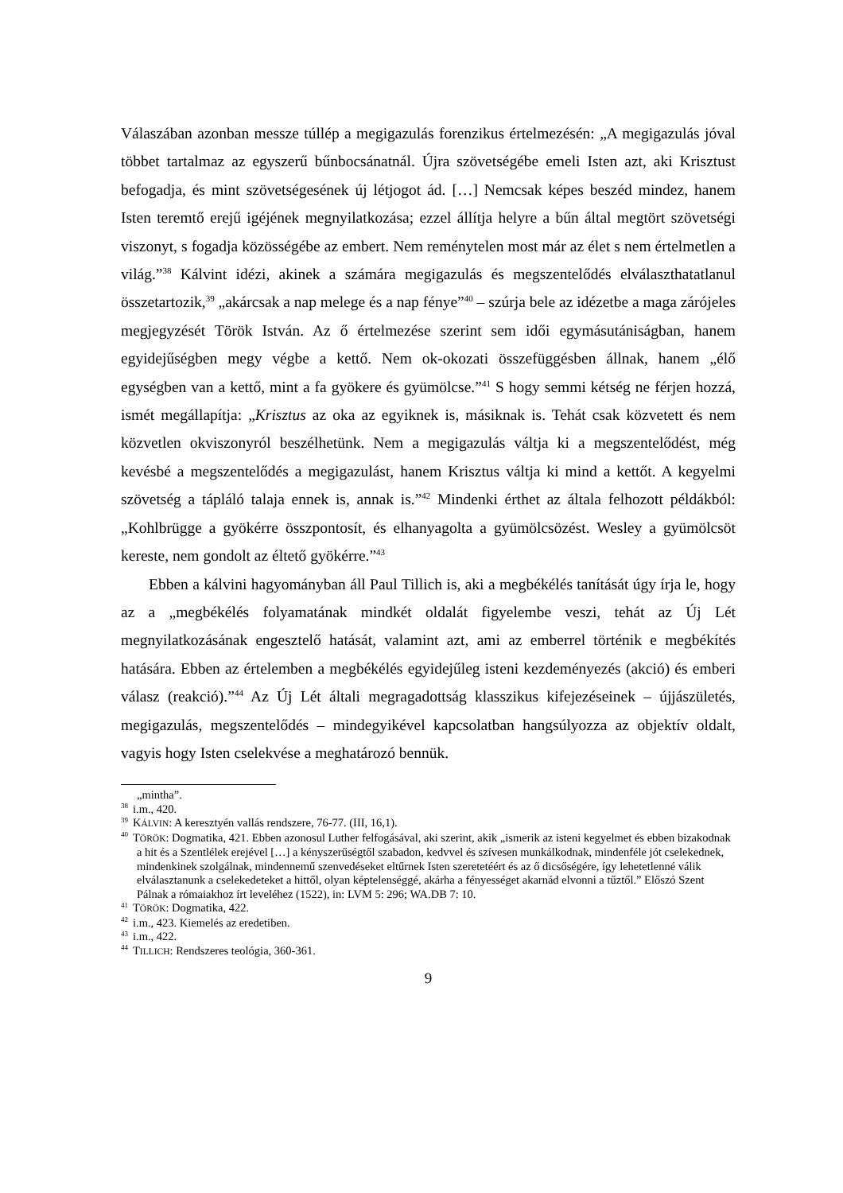Válaszában azonban messze túllép a megigazulás forenzikus értelmezésén: „A megigazulás jóval többet tartalmaz az egyszerű bűnbocsánatnál. Újra szövetségébe emeli Isten azt, aki Krisztust befogadja, és mint szövetségesének új létjogot ád. […] Nemcsak képes beszéd mindez, hanem Isten teremtő erejű igéjének megnyilatkozása; ezzel állítja helyre a bűn által megtört szövetségi viszonyt, s fogadja közösségébe az embert. Nem reménytelen most már az élet s nem értelmetlen a világ.”<sup>38</sup> Kálvint idézi, akinek a számára megigazulás és megszentelődés elválaszthatatlanul összetartozik,<sup>39</sup> „akárcsak a nap melege és a nap fénye”<sup>40</sup> – szúrja bele az idézetbe a maga zárójeles megjegyzését Török István. Az ő értelmezése szerint sem idői egymásutániságban, hanem egyidejűségben megy végbe a kettő. Nem ok-okozati összefüggésben állnak, hanem „élő egységben van a kettő, mint a fa gyökere és gyümölcse.”<sup>41</sup> S hogy semmi kétség ne férjen hozzá, ismét megállapítja: „Krisztus az oka az egyiknek is, másiknak is. Tehát csak közvetett és nem közvetlen okviszonyról beszélhetünk. Nem a megigazulás váltja ki a megszentelődést, még kevésbé a megszentelődés a megigazulást, hanem Krisztus váltja ki mind a kettőt. A kegyelmi szövetség a tápláló talaja ennek is, annak is.”<sup>42</sup> Mindenki érthet az általa felhozott példákból: „Kohlbrügge a gyökérre összpontosít, és elhanyagolta a gyümölcsözést. Wesley a gyümölcsöt kereste, nem gondolt az éltető gyökérre.”<sup>43</sup>
Ebben a kálvini hagyományban áll Paul Tillich is, aki a megbékélés tanítását úgy írja le, hogy az a „megbékélés folyamatának mindkét oldalát figyelembe veszi, tehát az Új Lét megnyilatkozásának engesztelő hatását, valamint azt, ami az emberrel történik e megbékítés hatására. Ebben az értelemben a megbékélés egyidejűleg isteni kezdeményezés (akció) és emberi válasz (reakció).”<sup>44</sup> Az Új Lét általi megragadottság klasszikus kifejezéseinek – újjászületés, megigazulás, megszentelődés – mindegyikével kapcsolatban hangsúlyozza az objektív oldalt, vagyis hogy Isten cselekvése a meghatározó bennük.
„mintha”.
<sup>38</sup> i.m., 420.
<sup>39</sup>KÁLVIN: A keresztyén vallás rendszere, 76-77. (III, 16,1).
<sup>40</sup> TÖRÖK: Dogmatika, 421. Ebben azonosul Luther felfogásával, aki szerint, akik „ismerik az isteni kegyelmet és ebben bizakodnak a hit és a Szentlélek erejével […] a kényszerűségtől szabadon, kedvvel és szívesen munkálkodnak, mindenféle jót cselekednek, mindenkinek szolgálnak, mindennemű szenvedéseket eltűrnek Isten szeretetéért és az ő dicsőségére, így lehetetlenné válik elválasztanunk a cselekedeteket a hittől, olyan képtelenséggé, akárha a fényességet akarnád elvonni a tűztől.” Előszó Szent Pálnak a rómaiakhoz írt leveléhez (1522), in: LVM 5: 296; WA.DB 7: 10.
<sup>41</sup> TÖRÖK: Dogmatika, 422.
<sup>42</sup> i.m., 423. Kiemelés az eredetiben.
<sup>43</sup> i.m., 422.
<sup>44</sup> TILLICH: Rendszeres teológia, 360-361.
9